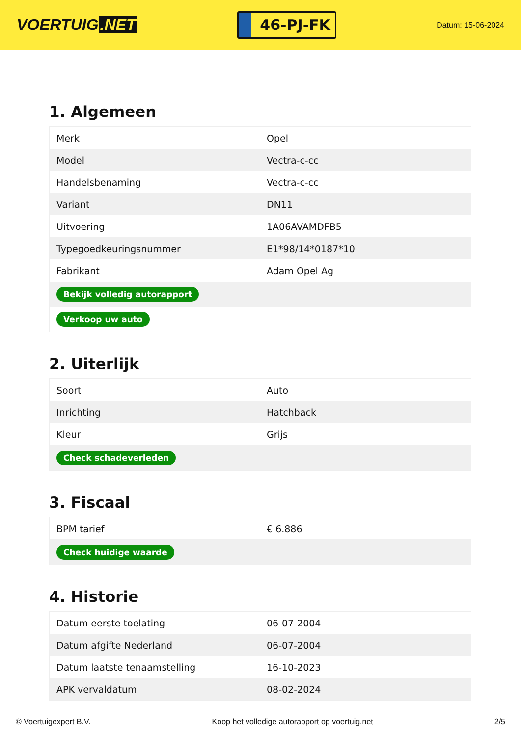VOERTUIG.NET
46-PJ-FK
Datum: 15-06-2024
1. Algemeen
| Merk | Opel |
| Model | Vectra-c-cc |
| Handelsbenaming | Vectra-c-cc |
| Variant | DN11 |
| Uitvoering | 1A06AVAMDFB5 |
| Typegoedkeuringsnummer | E1*98/14*0187*10 |
| Fabrikant | Adam Opel Ag |
| Bekijk volledig autorapport | |
| Verkoop uw auto | |
2. Uiterlijk
| Soort | Auto |
| Inrichting | Hatchback |
| Kleur | Grijs |
| Check schadeverleden | |
3. Fiscaal
| BPM tarief | € 6.886 |
| Check huidige waarde | |
4. Historie
| Datum eerste toelating | 06-07-2004 |
| Datum afgifte Nederland | 06-07-2004 |
| Datum laatste tenaamstelling | 16-10-2023 |
| APK vervaldatum | 08-02-2024 |
© Voertuigexpert B.V. Koop het volledige autorapport op voertuig.net 2/5